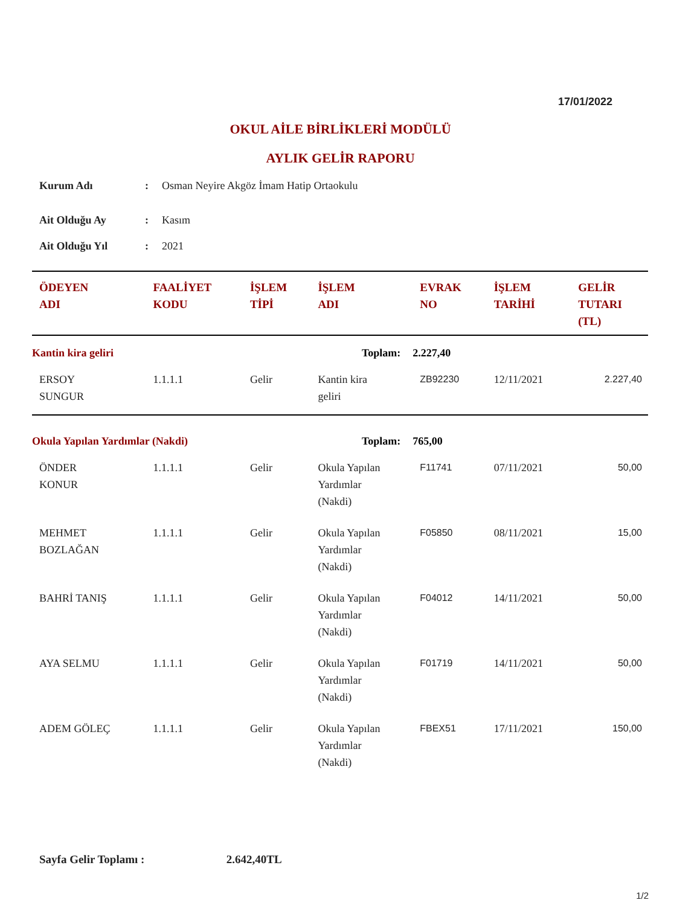17/01/2022
OKUL AİLE BİRLİKLERİ MODÜLÜ
AYLIK GELİR RAPORU
| Kurum Adı | : | Osman Neyire Akgöz İmam Hatip Ortaokulu |
| Ait Olduğu Ay | : | Kasım |
| Ait Olduğu Yıl | : | 2021 |
| ÖDEYEN ADI | FAALİYET KODU | İŞLEM TİPİ | İŞLEM ADI | EVRAK NO | İŞLEM TARİHİ | GELİR TUTARI (TL) |
| --- | --- | --- | --- | --- | --- | --- |
| Kantin kira geliri | | | Toplam: | 2.227,40 | | |
| ERSOY SUNGUR | 1.1.1.1 | Gelir | Kantin kira geliri | ZB92230 | 12/11/2021 | 2.227,40 |
| Okula Yapılan Yardımlar (Nakdi) | | | Toplam: | 765,00 | | |
| ÖNDER KONUR | 1.1.1.1 | Gelir | Okula Yapılan Yardımlar (Nakdi) | F11741 | 07/11/2021 | 50,00 |
| MEHMET BOZLAĞAN | 1.1.1.1 | Gelir | Okula Yapılan Yardımlar (Nakdi) | F05850 | 08/11/2021 | 15,00 |
| BAHRİ TANIŞ | 1.1.1.1 | Gelir | Okula Yapılan Yardımlar (Nakdi) | F04012 | 14/11/2021 | 50,00 |
| AYA SELMU | 1.1.1.1 | Gelir | Okula Yapılan Yardımlar (Nakdi) | F01719 | 14/11/2021 | 50,00 |
| ADEM GÖLEÇ | 1.1.1.1 | Gelir | Okula Yapılan Yardımlar (Nakdi) | FBEX51 | 17/11/2021 | 150,00 |
Sayfa Gelir Toplamı : 2.642,40TL
1/2